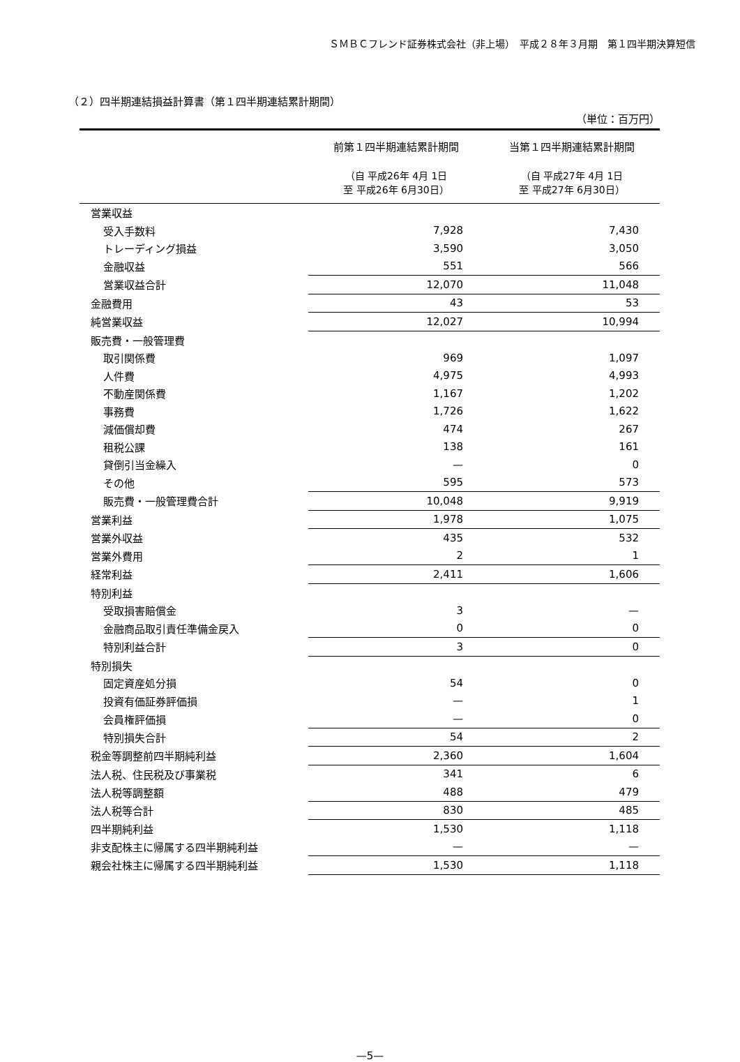ＳＭＢＣフレンド証券株式会社（非上場）　平成２８年３月期　第１四半期決算短信
（２）四半期連結損益計算書（第１四半期連結累計期間）
（単位：百万円）
| | 前第１四半期連結累計期間 | 当第１四半期連結累計期間 |
| --- | --- | --- |
| | （自 平成26年 4月 1日 至 平成26年 6月30日） | （自 平成27年 4月 1日 至 平成27年 6月30日） |
| 営業収益 | | |
| 受入手数料 | 7,928 | 7,430 |
| トレーディング損益 | 3,590 | 3,050 |
| 金融収益 | 551 | 566 |
| 営業収益合計 | 12,070 | 11,048 |
| 金融費用 | 43 | 53 |
| 純営業収益 | 12,027 | 10,994 |
| 販売費・一般管理費 | | |
| 取引関係費 | 969 | 1,097 |
| 人件費 | 4,975 | 4,993 |
| 不動産関係費 | 1,167 | 1,202 |
| 事務費 | 1,726 | 1,622 |
| 減価償却費 | 474 | 267 |
| 租税公課 | 138 | 161 |
| 貸倒引当金繰入 | — | 0 |
| その他 | 595 | 573 |
| 販売費・一般管理費合計 | 10,048 | 9,919 |
| 営業利益 | 1,978 | 1,075 |
| 営業外収益 | 435 | 532 |
| 営業外費用 | 2 | 1 |
| 経常利益 | 2,411 | 1,606 |
| 特別利益 | | |
| 受取損害賠償金 | 3 | — |
| 金融商品取引責任準備金戻入 | 0 | 0 |
| 特別利益合計 | 3 | 0 |
| 特別損失 | | |
| 固定資産処分損 | 54 | 0 |
| 投資有価証券評価損 | — | 1 |
| 会員権評価損 | — | 0 |
| 特別損失合計 | 54 | 2 |
| 税金等調整前四半期純利益 | 2,360 | 1,604 |
| 法人税、住民税及び事業税 | 341 | 6 |
| 法人税等調整額 | 488 | 479 |
| 法人税等合計 | 830 | 485 |
| 四半期純利益 | 1,530 | 1,118 |
| 非支配株主に帰属する四半期純利益 | — | — |
| 親会社株主に帰属する四半期純利益 | 1,530 | 1,118 |
—5—